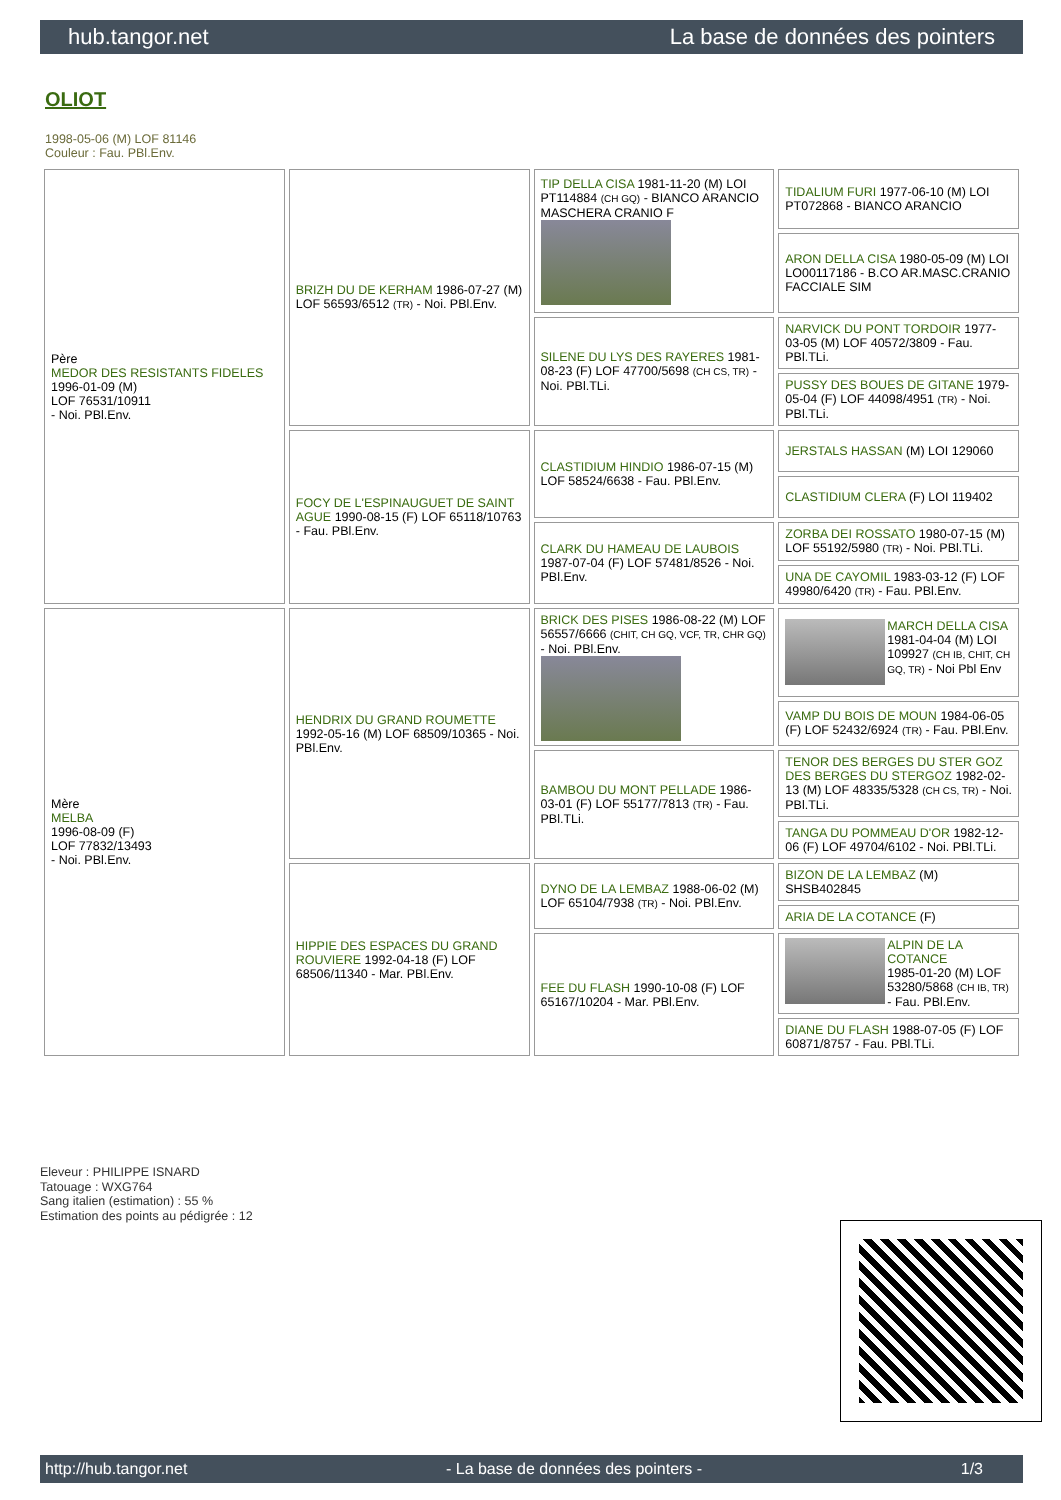hub.tangor.net La base de données des pointers
OLIOT
1998-05-06 (M) LOF 81146
Couleur : Fau. PBl.Env.
| Père MEDOR DES RESISTANTS FIDELES 1996-01-09 (M) LOF 76531/10911 - Noi. PBl.Env. | BRIZH DU DE KERHAM 1986-07-27 (M) LOF 56593/6512 (TR) - Noi. PBl.Env. | TIP DELLA CISA 1981-11-20 (M) LOI PT114884 (CH GQ) - BIANCO ARANCIO MASCHERA CRANIO F | TIDALIUM FURI 1977-06-10 (M) LOI PT072868 - BIANCO ARANCIO |
| | | | ARON DELLA CISA 1980-05-09 (M) LOI LO00117186 - B.CO AR.MASC.CRANIO FACCIALE SIM |
| | | SILENE DU LYS DES RAYERES 1981-08-23 (F) LOF 47700/5698 (CH CS, TR) - Noi. PBl.TLi. | NARVICK DU PONT TORDOIR 1977-03-05 (M) LOF 40572/3809 - Fau. PBl.TLi. |
| | | | PUSSY DES BOUES DE GITANE 1979-05-04 (F) LOF 44098/4951 (TR) - Noi. PBl.TLi. |
| | FOCY DE L'ESPINAUGUET DE SAINT AGUE 1990-08-15 (F) LOF 65118/10763 - Fau. PBl.Env. | CLASTIDIUM HINDIO 1986-07-15 (M) LOF 58524/6638 - Fau. PBl.Env. | JERSTALS HASSAN (M) LOI 129060 |
| | | | CLASTIDIUM CLERA (F) LOI 119402 |
| | | CLARK DU HAMEAU DE LAUBOIS 1987-07-04 (F) LOF 57481/8526 - Noi. PBl.Env. | ZORBA DEI ROSSATO 1980-07-15 (M) LOF 55192/5980 (TR) - Noi. PBl.TLi. |
| | | | UNA DE CAYOMIL 1983-03-12 (F) LOF 49980/6420 (TR) - Fau. PBl.Env. |
| Mère MELBA 1996-08-09 (F) LOF 77832/13493 - Noi. PBl.Env. | HENDRIX DU GRAND ROUMETTE 1992-05-16 (M) LOF 68509/10365 - Noi. PBl.Env. | BRICK DES PISES 1986-08-22 (M) LOF 56557/6666 (CHIT, CH GQ, VCF, TR, CHR GQ) - Noi. PBl.Env. | MARCH DELLA CISA 1981-04-04 (M) LOI 109927 (CH IB, CHIT, CH GQ, TR) - Noi Pbl Env |
| | | | VAMP DU BOIS DE MOUN 1984-06-05 (F) LOF 52432/6924 (TR) - Fau. PBl.Env. |
| | | BAMBOU DU MONT PELLADE 1986-03-01 (F) LOF 55177/7813 (TR) - Fau. PBl.TLi. | TENOR DES BERGES DU STER GOZ DES BERGES DU STERGOZ 1982-02-13 (M) LOF 48335/5328 (CH CS, TR) - Noi. PBl.TLi. |
| | | | TANGA DU POMMEAU D'OR 1982-12-06 (F) LOF 49704/6102 - Noi. PBl.TLi. |
| | HIPPIE DES ESPACES DU GRAND ROUVIERE 1992-04-18 (F) LOF 68506/11340 - Mar. PBl.Env. | DYNO DE LA LEMBAZ 1988-06-02 (M) LOF 65104/7938 (TR) - Noi. PBl.Env. | BIZON DE LA LEMBAZ (M) SHSB402845 |
| | | | ARIA DE LA COTANCE (F) |
| | | FEE DU FLASH 1990-10-08 (F) LOF 65167/10204 - Mar. PBl.Env. | ALPIN DE LA COTANCE 1985-01-20 (M) LOF 53280/5868 (CH IB, TR) - Fau. PBl.Env. |
| | | | DIANE DU FLASH 1988-07-05 (F) LOF 60871/8757 - Fau. PBl.TLi. |
Eleveur : PHILIPPE ISNARD
Tatouage : WXG764
Sang italien (estimation) : 55 %
Estimation des points au pédigrée : 12
http://hub.tangor.net - La base de données des pointers - 1/3